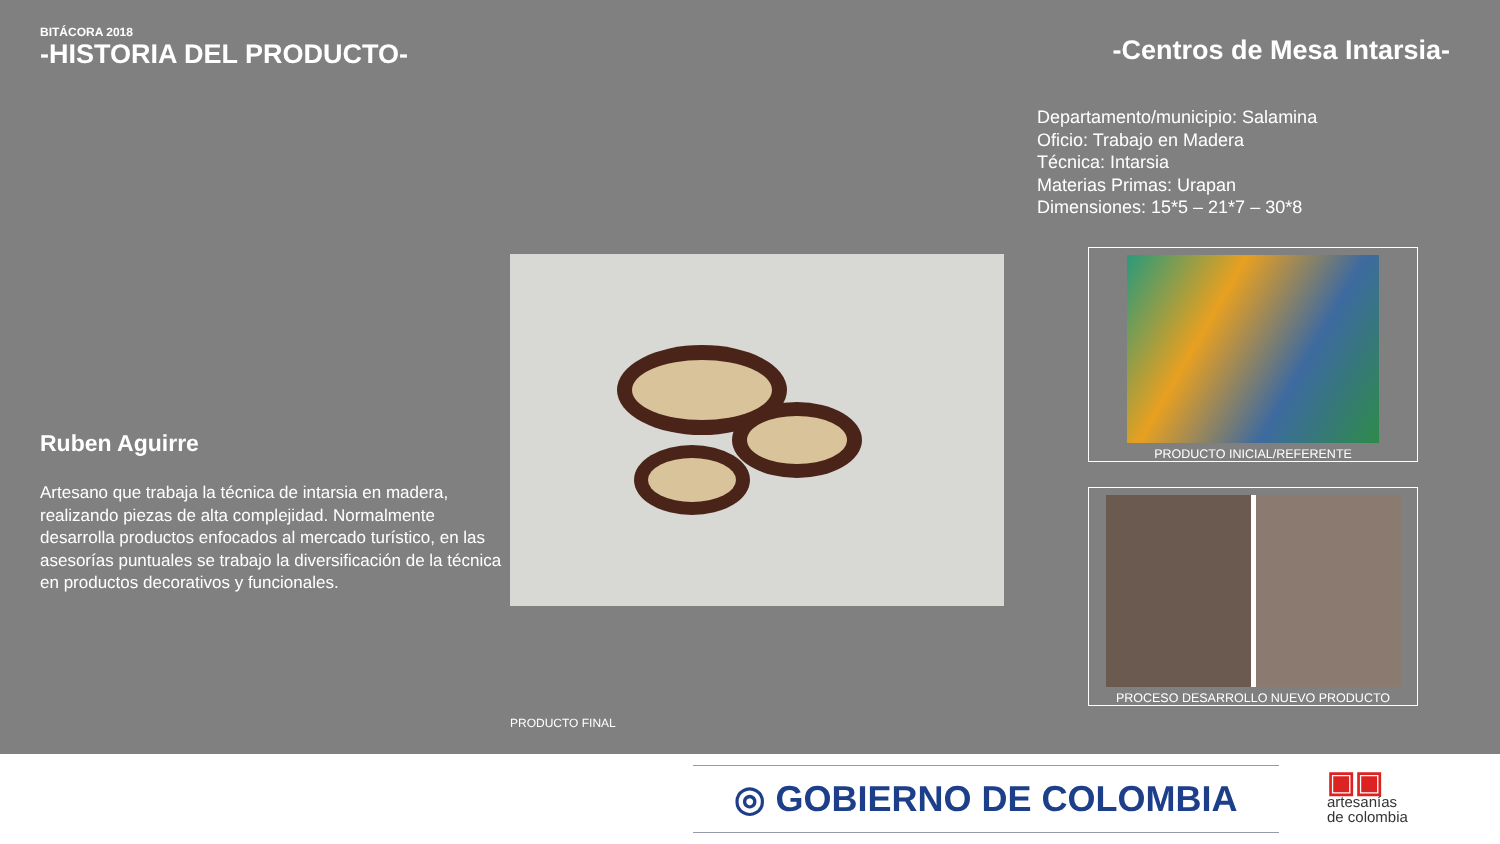BITÁCORA 2018
-HISTORIA DEL PRODUCTO-
Ruben Aguirre
Artesano que trabaja la técnica de intarsia en madera, realizando piezas de alta complejidad. Normalmente desarrolla productos enfocados al mercado turístico, en las asesorías puntuales se trabajo la diversificación de la técnica en productos decorativos y funcionales.
PRODUCTO FINAL
-Centros de Mesa Intarsia-
Departamento/municipio: Salamina
Oficio: Trabajo en Madera
Técnica: Intarsia
Materias Primas: Urapan
Dimensiones: 15*5 – 21*7 – 30*8
PRODUCTO INICIAL/REFERENTE
PROCESO DESARROLLO NUEVO PRODUCTO
◎ GOBIERNO DE COLOMBIA
▣▣
artesanías
de colombia